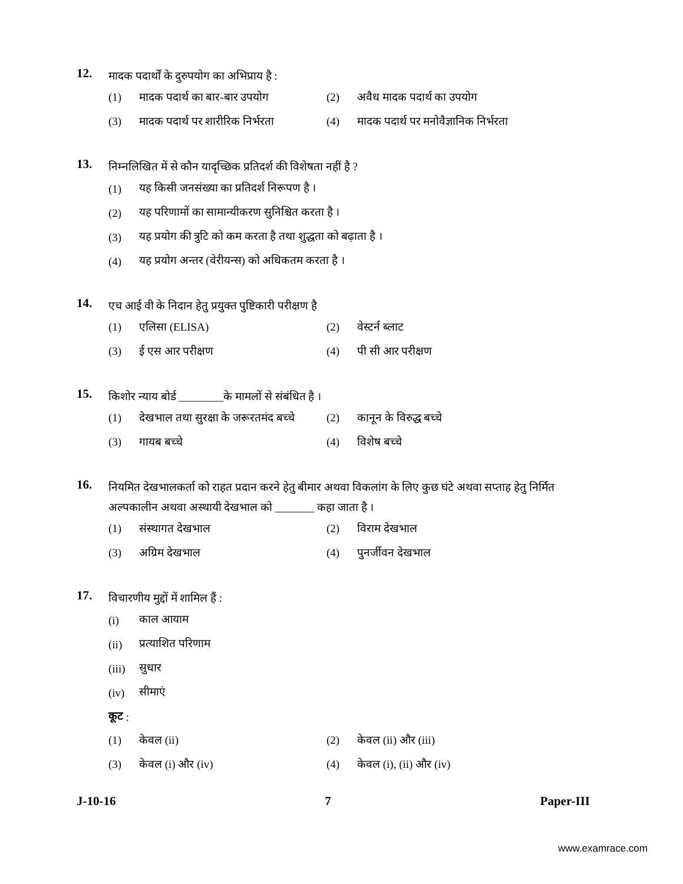12.
मादक पदार्थों के दुरुपयोग का अभिप्राय है :
(1) मादक पदार्थ का बार-बार उपयोग (2) अवैध मादक पदार्थ का उपयोग
(3) मादक पदार्थ पर शारीरिक निर्भरता
(4) मादक पदार्थ पर मनोवैज्ञानिक निर्भरता
13.
निम्नलिखित में से कौन यादृच्छिक प्रतिदर्श की विशेषता नहीं है ?
(1) यह किसी जनसंख्या का प्रतिदर्श निरूपण है ।
(2) यह परिणामों का सामान्यीकरण सुनिश्चित करता है ।
(3) यह प्रयोग की त्रुटि को कम करता है तथा शुद्धता को बढ़ाता है ।
(4) यह प्रयोग अन्तर (वेरीयन्स) को अधिकतम करता है ।
14.
एच आई वी के निदान हेतु प्रयुक्त पुष्टिकारी परीक्षण है
(1) एलिसा (ELISA) (2) वेस्टर्न ब्लाट
(3) ई एस आर परीक्षण (4) पी सी आर परीक्षण
15.
किशोर न्याय बोर्ड ________के मामलों से संबंधित है ।
(1) देखभाल तथा सुरक्षा के जरूरतमंद बच्चे
(2) कानून के विरुद्ध बच्चे
(3) गायब बच्चे (4) विशेष बच्चे
16.
नियमित देखभालकर्ता को राहत प्रदान करने हेतु बीमार अथवा विकलांग के लिए कुछ घंटे अथवा सप्ताह हेतु निर्मित अल्पकालीन अथवा अस्थायी देखभाल को _______ कहा जाता है ।
(1) संस्थागत देखभाल (2) विराम देखभाल
(3) अग्रिम देखभाल (4) पुनर्जीवन देखभाल
17.
विचारणीय मुद्दों में शामिल हैं :
(i) काल आयाम
(ii) प्रत्याशित परिणाम
(iii) सुधार
(iv) सीमाएं
कूट :
(1) केवल (ii) (2) केवल (ii) और (iii)
(3) केवल (i) और (iv) (4) केवल (i), (ii) और (iv)
J-10-16 7 Paper-III
www.examrace.com